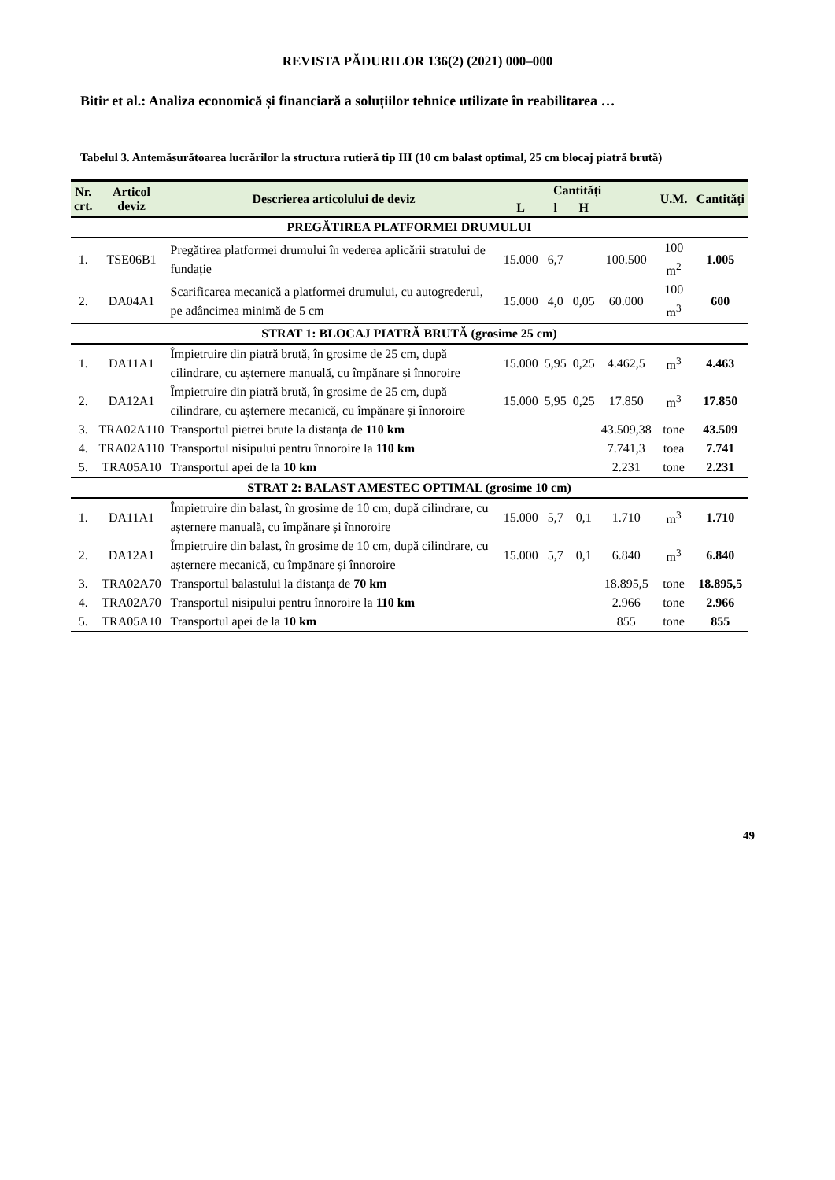REVISTA PĂDURILOR 136(2) (2021) 000–000
Bitir et al.: Analiza economică și financiară a soluțiilor tehnice utilizate în reabilitarea …
Tabelul 3. Antemăsurătoarea lucrărilor la structura rutieră tip III (10 cm balast optimal, 25 cm blocaj piatră brută)
| Nr. crt. | Articol deviz | Descrierea articolului de deviz | Cantități | | | | U.M. | Cantități |
| --- | --- | --- | --- | --- | --- | --- | --- | --- |
| | | | L | l | H | | | |
| PREGĂTIREA PLATFORMEI DRUMULUI | | | | | | | | |
| 1. | TSE06B1 | Pregătirea platformei drumului în vederea aplicării stratului de fundație | 15.000 | 6,7 | | 100.500 | 100 m<sup>2</sup> | 1.005 |
| 2. | DA04A1 | Scarificarea mecanică a platformei drumului, cu autogrederul, pe adâncimea minimă de 5 cm | 15.000 | 4,0 | 0,05 | 60.000 | 100 m<sup>3</sup> | 600 |
| STRAT 1: BLOCAJ PIATRĂ BRUTĂ (grosime 25 cm) | | | | | | | | |
| 1. | DA11A1 | Împietruire din piatră brută, în grosime de 25 cm, după cilindrare, cu așternere manuală, cu împănare și înnoroire | 15.000 | 5,95 | 0,25 | 4.462,5 | m<sup>3</sup> | 4.463 |
| 2. | DA12A1 | Împietruire din piatră brută, în grosime de 25 cm, după cilindrare, cu așternere mecanică, cu împănare și înnoroire | 15.000 | 5,95 | 0,25 | 17.850 | m<sup>3</sup> | 17.850 |
| 3. | TRA02A110 | Transportul pietrei brute la distanța de 110 km | | | | 43.509,38 | tone | 43.509 |
| 4. | TRA02A110 | Transportul nisipului pentru înnoroire la 110 km | | | | 7.741,3 | toea | 7.741 |
| 5. | TRA05A10 | Transportul apei de la 10 km | | | | 2.231 | tone | 2.231 |
| STRAT 2: BALAST AMESTEC OPTIMAL (grosime 10 cm) | | | | | | | | |
| 1. | DA11A1 | Împietruire din balast, în grosime de 10 cm, după cilindrare, cu așternere manuală, cu împănare și înnoroire | 15.000 | 5,7 | 0,1 | 1.710 | m<sup>3</sup> | 1.710 |
| 2. | DA12A1 | Împietruire din balast, în grosime de 10 cm, după cilindrare, cu așternere mecanică, cu împănare și înnoroire | 15.000 | 5,7 | 0,1 | 6.840 | m<sup>3</sup> | 6.840 |
| 3. | TRA02A70 | Transportul balastului la distanța de 70 km | | | | 18.895,5 | tone | 18.895,5 |
| 4. | TRA02A70 | Transportul nisipului pentru înnoroire la 110 km | | | | 2.966 | tone | 2.966 |
| 5. | TRA05A10 | Transportul apei de la 10 km | | | | 855 | tone | 855 |
49